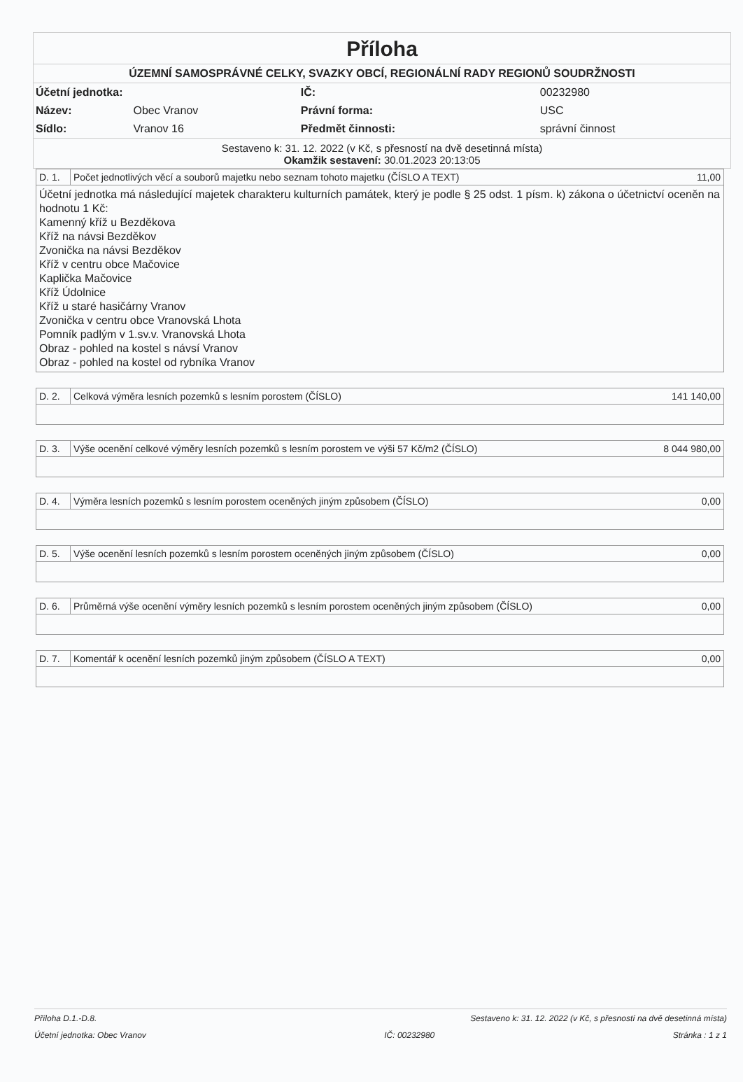Příloha
ÚZEMNÍ SAMOSPRÁVNÉ CELKY, SVAZKY OBCÍ, REGIONÁLNÍ RADY REGIONŮ SOUDRŽNOSTI
| Účetní jednotka: | | IČ: | 00232980 |
| Název: | Obec Vranov | Právní forma: | USC |
| Sídlo: | Vranov 16 | Předmět činnosti: | správní činnost |
Sestaveno k: 31. 12. 2022 (v Kč, s přesností na dvě desetinná místa)
Okamžik sestavení: 30.01.2023 20:13:05
| D. 1. | Počet jednotlivých věcí a souborů majetku nebo seznam tohoto majetku (ČÍSLO A TEXT) | 11,00 |
Účetní jednotka má následující majetek charakteru kulturních památek, který je podle § 25 odst. 1 písm. k) zákona o účetnictví oceněn na hodnotu 1 Kč:
Kamenný kříž u Bezděkova
Kříž na návsi Bezděkov
Zvonička na návsi Bezděkov
Kříž v centru obce Mačovice
Kaplička Mačovice
Kříž Údolnice
Kříž u staré hasičárny Vranov
Zvonička v centru obce Vranovská Lhota
Pomník padlým v 1.sv.v. Vranovská Lhota
Obraz - pohled na kostel s návsí Vranov
Obraz - pohled na kostel od rybníka Vranov
| D. 2. | Celková výměra lesních pozemků s lesním porostem (ČÍSLO) | 141 140,00 |
| D. 3. | Výše ocenění celkové výměry lesních pozemků s lesním porostem ve výši 57 Kč/m2 (ČÍSLO) | 8 044 980,00 |
| D. 4. | Výměra lesních pozemků s lesním porostem oceněných jiným způsobem (ČÍSLO) | 0,00 |
| D. 5. | Výše ocenění lesních pozemků s lesním porostem oceněných jiným způsobem (ČÍSLO) | 0,00 |
| D. 6. | Průměrná výše ocenění výměry lesních pozemků s lesním porostem oceněných jiným způsobem (ČÍSLO) | 0,00 |
| D. 7. | Komentář k ocenění lesních pozemků jiným způsobem (ČÍSLO A TEXT) | 0,00 |
Příloha D.1.-D.8. Sestaveno k: 31. 12. 2022 (v Kč, s přesností na dvě desetinná místa)
Účetní jednotka: Obec Vranov IČ: 00232980 Stránka : 1 z 1